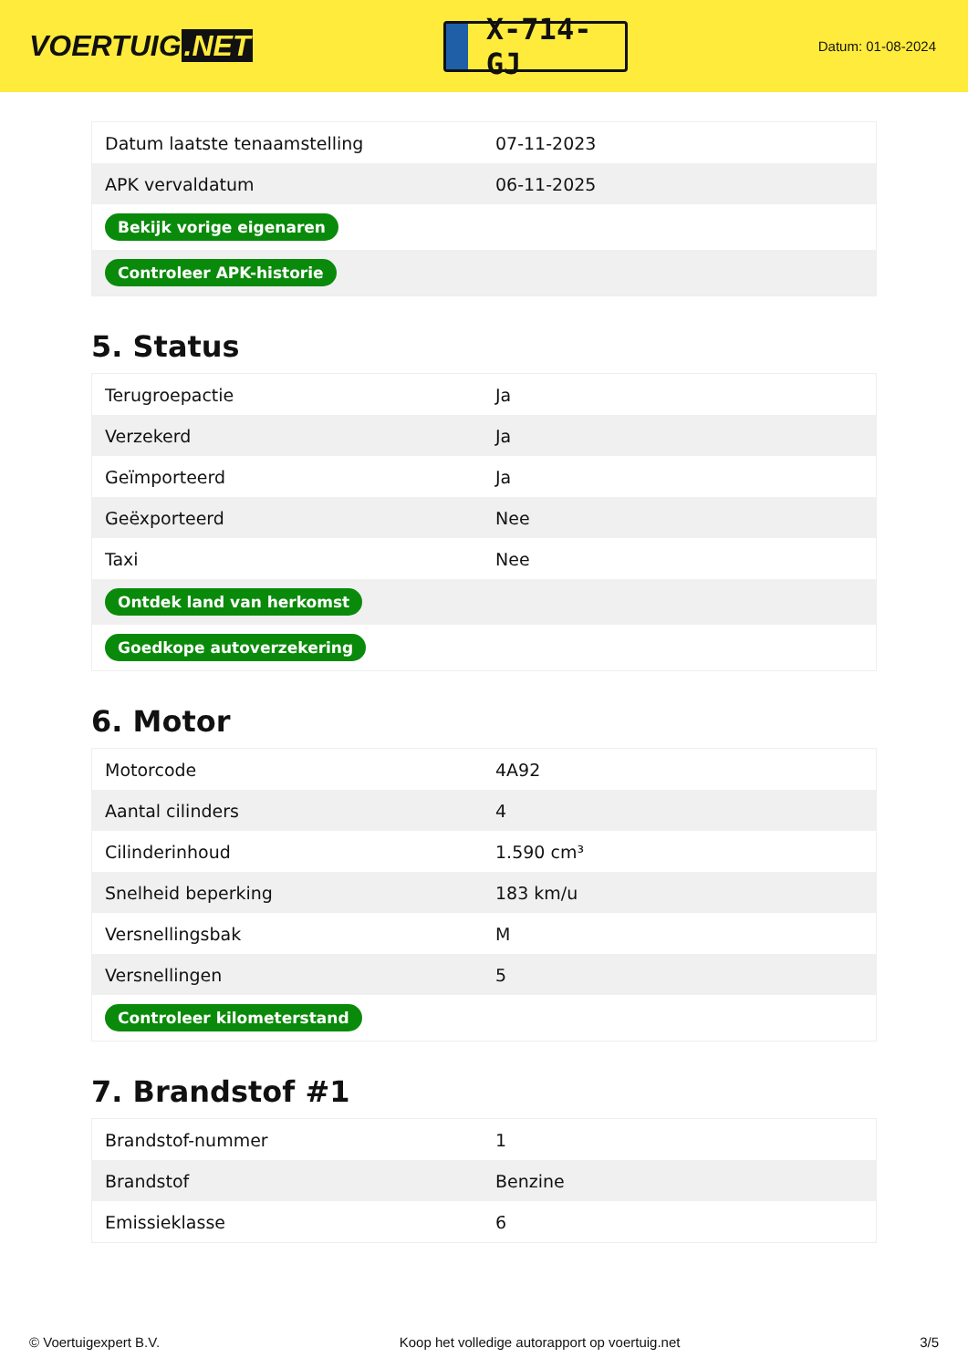VOERTUIG.NET
X-714-GJ
Datum: 01-08-2024
| Datum laatste tenaamstelling | 07-11-2023 |
| APK vervaldatum | 06-11-2025 |
| Bekijk vorige eigenaren | |
| Controleer APK-historie | |
5. Status
| Terugroepactie | Ja |
| Verzekerd | Ja |
| Geïmporteerd | Ja |
| Geëxporteerd | Nee |
| Taxi | Nee |
| Ontdek land van herkomst | |
| Goedkope autoverzekering | |
6. Motor
| Motorcode | 4A92 |
| Aantal cilinders | 4 |
| Cilinderinhoud | 1.590 cm³ |
| Snelheid beperking | 183 km/u |
| Versnellingsbak | M |
| Versnellingen | 5 |
| Controleer kilometerstand | |
7. Brandstof #1
| Brandstof-nummer | 1 |
| Brandstof | Benzine |
| Emissieklasse | 6 |
© Voertuigexpert B.V. Koop het volledige autorapport op voertuig.net 3/5